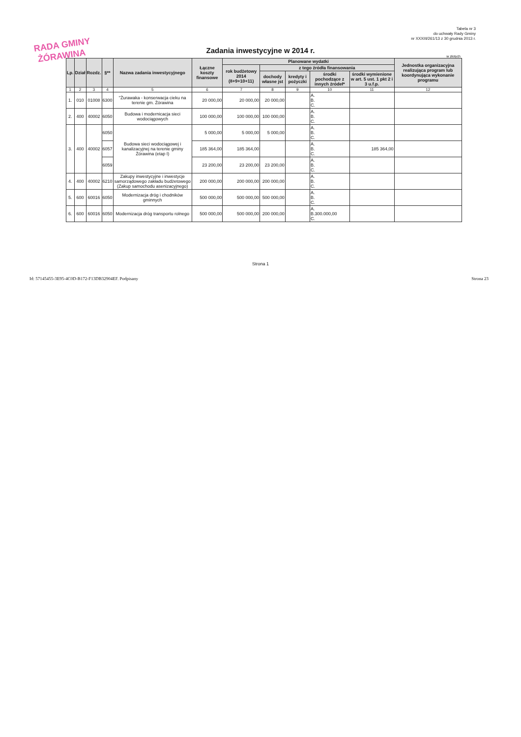RADA GMINY
ŻÓRAWINA
Tabela nr 3
do uchwały Rady Gminy
nr XXXIII/261/13 z 30 grudnia 2013 r.
Zadania inwestycyjne w 2014 r.
w złotych
| Lp. | Dział | Rozdz. | §** | Nazwa zadania inwestycyjnego | Łączne koszty finansowe | Planowane wydatki | | | | | Jednostka organizacyjna realizująca program lub koordynująca wykonanie programu |
| --- | --- | --- | --- | --- | --- | --- | --- | --- | --- | --- | --- |
| | | | | | | rok budżetowy 2014 (8+9+10+11) | z tego źródła finansowania | | | | |
| | | | | | | | dochody własne jst | kredyty i pożyczki | środki pochodzące z innych źródeł* | środki wymienione w art. 5 ust. 1 pkt 2 i 3 u.f.p. | |
| 1 | 2 | 3 | 4 | 5 | 6 | 7 | 8 | 9 | 10 | 11 | 12 |
| 1. | 010 | 01008 | 6300 | "Żurawaka - konserwacja cieku na terenie gm. Żórawina | 20 000,00 | 20 000,00 | 20 000,00 | | A. B. C. | | |
| 2. | 400 | 40002 | 6050 | Budowa i modernicacja sieci wodociągowych | 100 000,00 | 100 000,00 | 100 000,00 | | A. B. C. | | |
| 3. | 400 | 40002 | 6050 | Budowa sieci wodociągowej i kanalizacyjnej na terenie gminy Żórawina (etap I) | 5 000,00 | 5 000,00 | 5 000,00 | | A. B. C. | | |
| | | | 6057 | | 185 364,00 | 185 364,00 | | | A. B. C. | 185 364,00 | |
| | | | 6059 | | 23 200,00 | 23 200,00 | 23 200,00 | | A. B. C. | | |
| 4. | 400 | 40002 | 6210 | Zakupy inwestycyjne i inwestycje samorządowego zakładu budżetowego (Zakup samochodu asenizacyjnego) | 200 000,00 | 200 000,00 | 200 000,00 | | A. B. C. | | |
| 5. | 600 | 60016 | 6050 | Modernizacja dróg i chodników gminnych | 500 000,00 | 500 000,00 | 500 000,00 | | A. B. C. | | |
| 6. | 600 | 60016 | 6050 | Modernizacja dróg transportu rolnego | 500 000,00 | 500 000,00 | 200 000,00 | | A. B.300.000,00 C. | | |
Strona 1
Id: 57145455-3E95-4C0D-B172-F13DB32904EF. Podpisany Strona 23